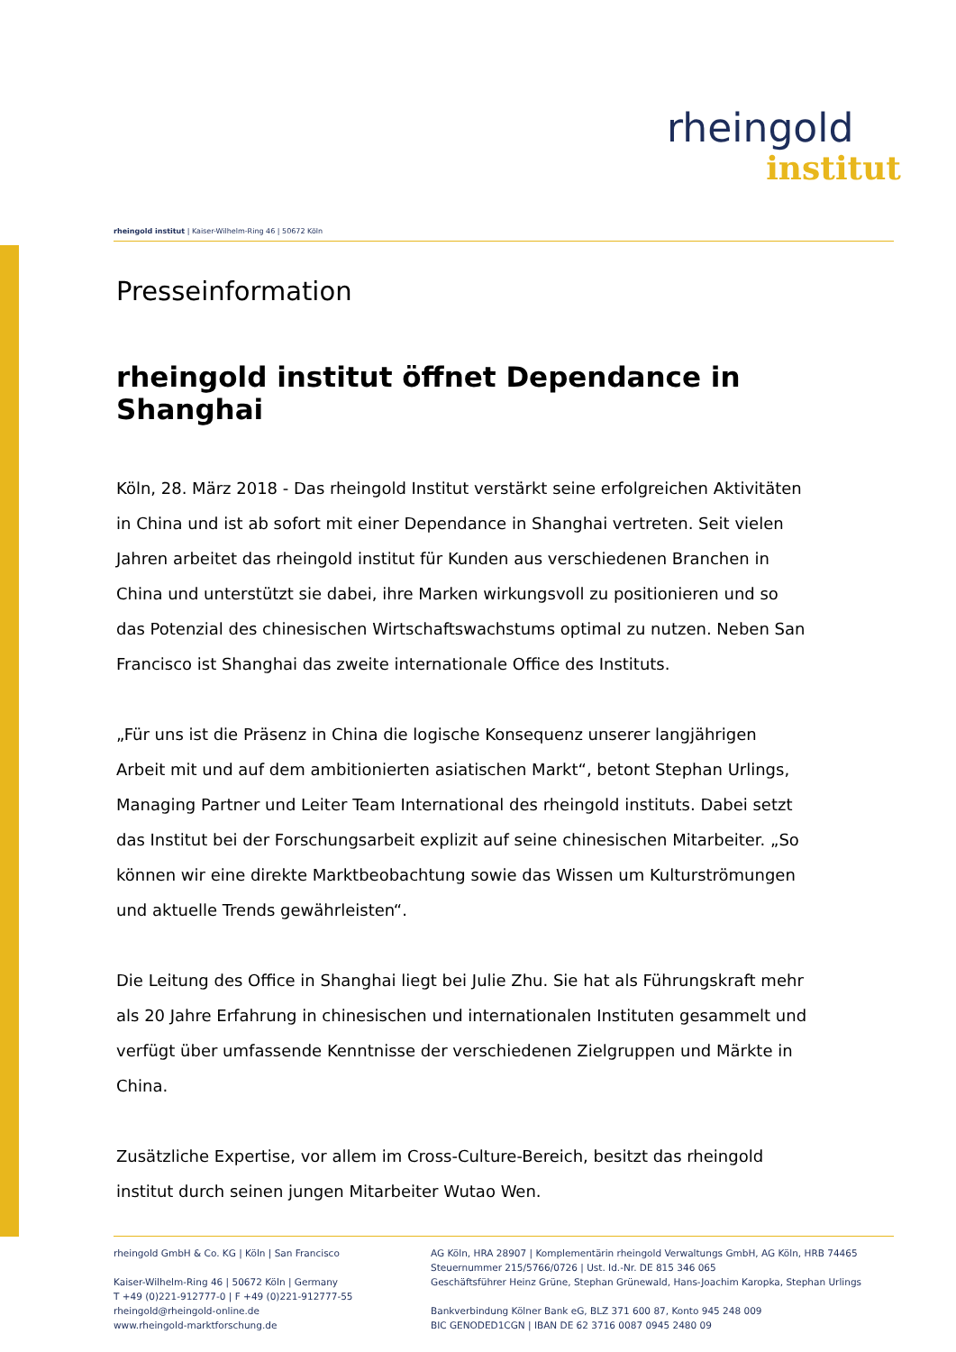rheingold
institut
rheingold institut | Kaiser-Wilhelm-Ring 46 | 50672 Köln
Presseinformation
rheingold institut öffnet Dependance in Shanghai
Köln, 28. März 2018 - Das rheingold Institut verstärkt seine erfolgreichen Aktivitäten in China und ist ab sofort mit einer Dependance in Shanghai vertreten. Seit vielen Jahren arbeitet das rheingold institut für Kunden aus verschiedenen Branchen in China und unterstützt sie dabei, ihre Marken wirkungsvoll zu positionieren und so das Potenzial des chinesischen Wirtschaftswachstums optimal zu nutzen. Neben San Francisco ist Shanghai das zweite internationale Office des Instituts.
„Für uns ist die Präsenz in China die logische Konsequenz unserer langjährigen Arbeit mit und auf dem ambitionierten asiatischen Markt“, betont Stephan Urlings, Managing Partner und Leiter Team International des rheingold instituts. Dabei setzt das Institut bei der Forschungsarbeit explizit auf seine chinesischen Mitarbeiter. „So können wir eine direkte Marktbeobachtung sowie das Wissen um Kulturströmungen und aktuelle Trends gewährleisten“.
Die Leitung des Office in Shanghai liegt bei Julie Zhu. Sie hat als Führungskraft mehr als 20 Jahre Erfahrung in chinesischen und internationalen Instituten gesammelt und verfügt über umfassende Kenntnisse der verschiedenen Zielgruppen und Märkte in China.
Zusätzliche Expertise, vor allem im Cross-Culture-Bereich, besitzt das rheingold institut durch seinen jungen Mitarbeiter Wutao Wen.
rheingold GmbH & Co. KG | Köln | San Francisco
Kaiser-Wilhelm-Ring 46 | 50672 Köln | Germany
T +49 (0)221-912777-0 | F +49 (0)221-912777-55
rheingold@rheingold-online.de
www.rheingold-marktforschung.de
AG Köln, HRA 28907 | Komplementärin rheingold Verwaltungs GmbH, AG Köln, HRB 74465
Steuernummer 215/5766/0726 | Ust. Id.-Nr. DE 815 346 065
Geschäftsführer Heinz Grüne, Stephan Grünewald, Hans-Joachim Karopka, Stephan Urlings
Bankverbindung Kölner Bank eG, BLZ 371 600 87, Konto 945 248 009
BIC GENODED1CGN | IBAN DE 62 3716 0087 0945 2480 09